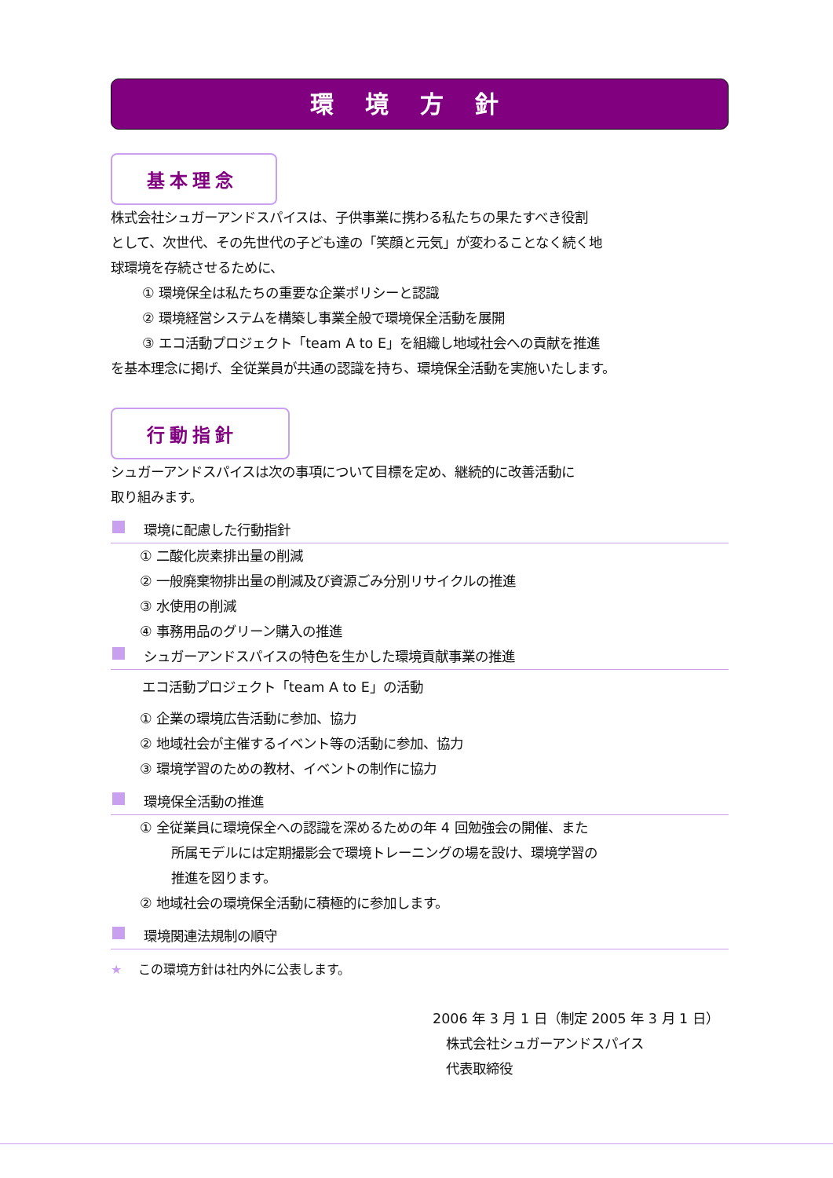環境方針
基本理念
株式会社シュガーアンドスパイスは、子供事業に携わる私たちの果たすべき役割
として、次世代、その先世代の子ども達の「笑顔と元気」が変わることなく続く地
球環境を存続させるために、
① 環境保全は私たちの重要な企業ポリシーと認識
② 環境経営システムを構築し事業全般で環境保全活動を展開
③ エコ活動プロジェクト「team A to E」を組織し地域社会への貢献を推進
を基本理念に掲げ、全従業員が共通の認識を持ち、環境保全活動を実施いたします。
行動指針
シュガーアンドスパイスは次の事項について目標を定め、継続的に改善活動に
取り組みます。
環境に配慮した行動指針
① 二酸化炭素排出量の削減
② 一般廃棄物排出量の削減及び資源ごみ分別リサイクルの推進
③ 水使用の削減
④ 事務用品のグリーン購入の推進
シュガーアンドスパイスの特色を生かした環境貢献事業の推進
エコ活動プロジェクト「team A to E」の活動
① 企業の環境広告活動に参加、協力
② 地域社会が主催するイベント等の活動に参加、協力
③ 環境学習のための教材、イベントの制作に協力
環境保全活動の推進
① 全従業員に環境保全への認識を深めるための年 4 回勉強会の開催、また
所属モデルには定期撮影会で環境トレーニングの場を設け、環境学習の
推進を図ります。
② 地域社会の環境保全活動に積極的に参加します。
環境関連法規制の順守
★　 この環境方針は社内外に公表します。
2006 年 3 月 1 日（制定 2005 年 3 月 1 日）
　株式会社シュガーアンドスパイス
　代表取締役